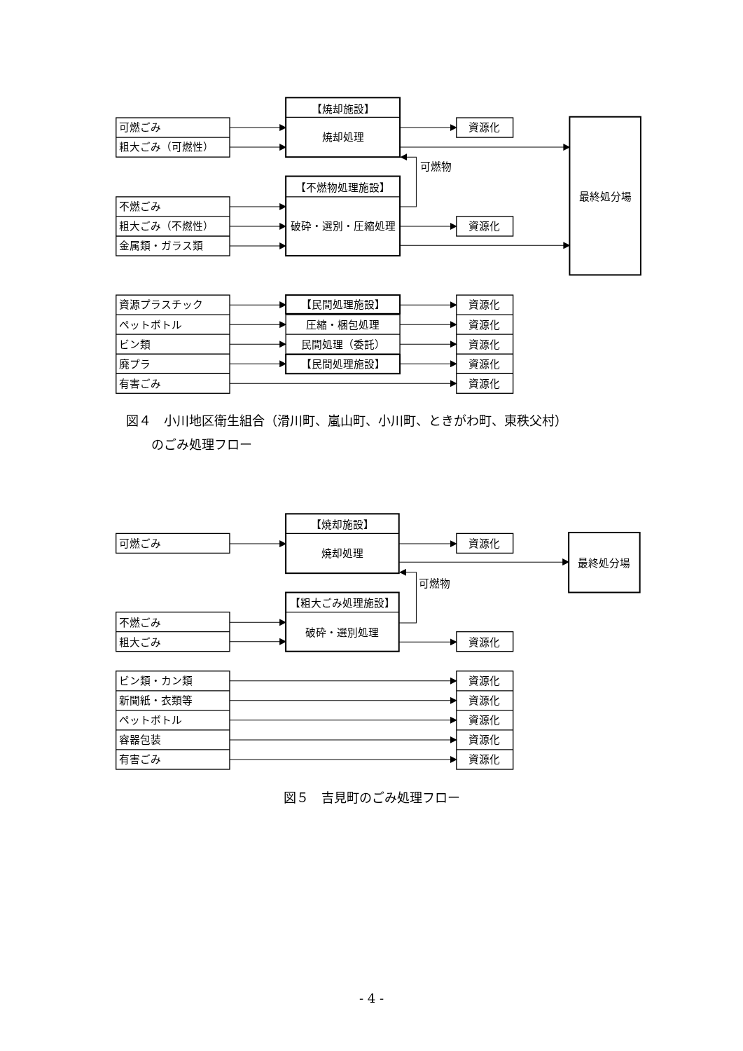可燃ごみ
粗大ごみ（可燃性）
【焼却施設】
焼却処理
資源化
可燃物
最終処分場
【不燃物処理施設】
不燃ごみ
粗大ごみ（不燃性）
金属類・ガラス類
破砕・選別・圧縮処理
資源化
資源プラスチック
ペットボトル
ビン類
廃プラ
有害ごみ
【民間処理施設】
圧縮・梱包処理
民間処理（委託）
【民間処理施設】
資源化
資源化
資源化
資源化
資源化
図４　小川地区衛生組合（滑川町、嵐山町、小川町、ときがわ町、東秩父村）
　　のごみ処理フロー
【焼却施設】
可燃ごみ
焼却処理
資源化
最終処分場
可燃物
【粗大ごみ処理施設】
不燃ごみ
粗大ごみ
破砕・選別処理
資源化
ビン類・カン類
資源化
新聞紙・衣類等
資源化
ペットボトル
資源化
容器包装
資源化
有害ごみ
資源化
図５　吉見町のごみ処理フロー
- 4 -